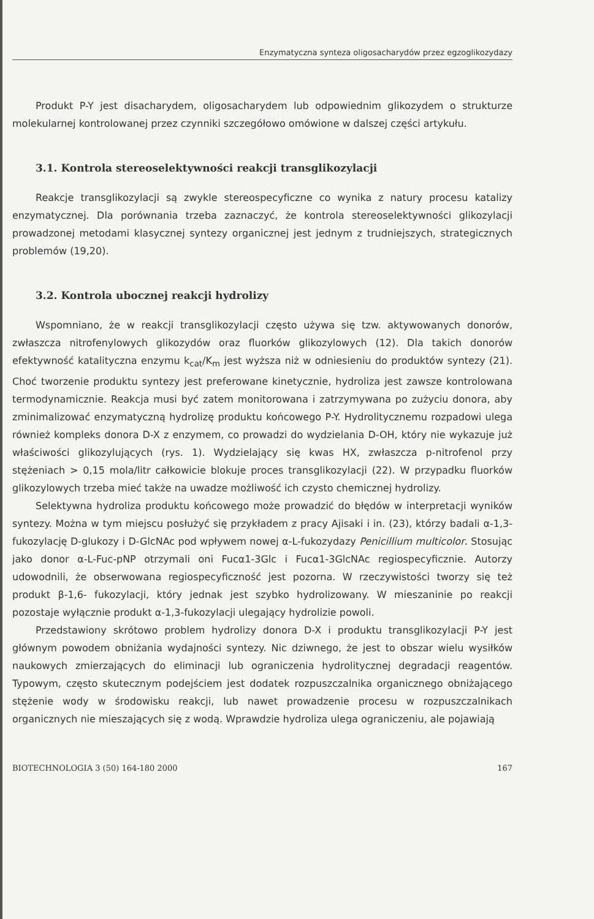Enzymatyczna synteza oligosacharydów przez egzoglikozydazy
Produkt P-Y jest disacharydem, oligosacharydem lub odpowiednim glikozydem o strukturze molekularnej kontrolowanej przez czynniki szczegółowo omówione w dalszej części artykułu.
3.1. Kontrola stereoselektywności reakcji transglikozylacji
Reakcje transglikozylacji są zwykle stereospecyficzne co wynika z natury procesu katalizy enzymatycznej. Dla porównania trzeba zaznaczyć, że kontrola stereoselektywności glikozylacji prowadzonej metodami klasycznej syntezy organicznej jest jednym z trudniejszych, strategicznych problemów (19,20).
3.2. Kontrola ubocznej reakcji hydrolizy
Wspomniano, że w reakcji transglikozylacji często używa się tzw. aktywowanych donorów, zwłaszcza nitrofenylowych glikozydów oraz fluorków glikozylowych (12). Dla takich donorów efektywność katalityczna enzymu k<sub>cat</sub>/K<sub>m</sub> jest wyższa niż w odniesieniu do produktów syntezy (21). Choć tworzenie produktu syntezy jest preferowane kinetycznie, hydroliza jest zawsze kontrolowana termodynamicznie. Reakcja musi być zatem monitorowana i zatrzymywana po zużyciu donora, aby zminimalizować enzymatyczną hydrolizę produktu końcowego P-Y. Hydrolitycznemu rozpadowi ulega również kompleks donora D-X z enzymem, co prowadzi do wydzielania D-OH, który nie wykazuje już właściwości glikozylujących (rys. 1). Wydzielający się kwas HX, zwłaszcza p-nitrofenol przy stężeniach > 0,15 mola/litr całkowicie blokuje proces transglikozylacji (22). W przypadku fluorków glikozylowych trzeba mieć także na uwadze możliwość ich czysto chemicznej hydrolizy.
Selektywna hydroliza produktu końcowego może prowadzić do błędów w interpretacji wyników syntezy. Można w tym miejscu posłużyć się przykładem z pracy Ajisaki i in. (23), którzy badali α-1,3-fukozylację D-glukozy i D-GlcNAc pod wpływem nowej α-L-fukozydazy Penicillium multicolor. Stosując jako donor α-L-Fuc-pNP otrzymali oni Fucα1-3Glc i Fucα1-3GlcNAc regiospecyficznie. Autorzy udowodnili, że obserwowana regiospecyficzność jest pozorna. W rzeczywistości tworzy się też produkt β-1,6- fukozylacji, który jednak jest szybko hydrolizowany. W mieszaninie po reakcji pozostaje wyłącznie produkt α-1,3-fukozylacji ulegający hydrolizie powoli.
Przedstawiony skrótowo problem hydrolizy donora D-X i produktu transglikozylacji P-Y jest głównym powodem obniżania wydajności syntezy. Nic dziwnego, że jest to obszar wielu wysiłków naukowych zmierzających do eliminacji lub ograniczenia hydrolitycznej degradacji reagentów. Typowym, często skutecznym podejściem jest dodatek rozpuszczalnika organicznego obniżającego stężenie wody w środowisku reakcji, lub nawet prowadzenie procesu w rozpuszczalnikach organicznych nie mieszających się z wodą. Wprawdzie hydroliza ulega ograniczeniu, ale pojawiają
BIOTECHNOLOGIA 3 (50) 164-180 2000 167